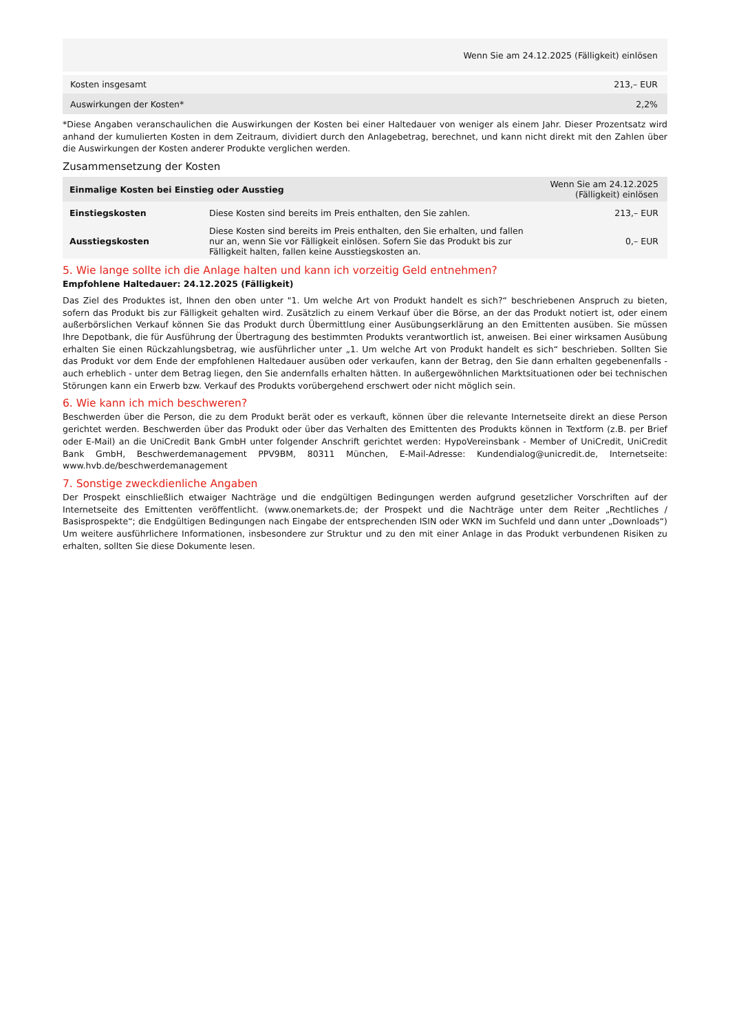| | Wenn Sie am 24.12.2025 (Fälligkeit) einlösen |
| Kosten insgesamt | 213,– EUR |
| Auswirkungen der Kosten* | 2,2% |
*Diese Angaben veranschaulichen die Auswirkungen der Kosten bei einer Haltedauer von weniger als einem Jahr. Dieser Prozentsatz wird anhand der kumulierten Kosten in dem Zeitraum, dividiert durch den Anlagebetrag, berechnet, und kann nicht direkt mit den Zahlen über die Auswirkungen der Kosten anderer Produkte verglichen werden.
Zusammensetzung der Kosten
| Einmalige Kosten bei Einstieg oder Ausstieg | | Wenn Sie am 24.12.2025 (Fälligkeit) einlösen |
| --- | --- | --- |
| Einstiegskosten | Diese Kosten sind bereits im Preis enthalten, den Sie zahlen. | 213,– EUR |
| Ausstiegskosten | Diese Kosten sind bereits im Preis enthalten, den Sie erhalten, und fallen nur an, wenn Sie vor Fälligkeit einlösen. Sofern Sie das Produkt bis zur Fälligkeit halten, fallen keine Ausstiegskosten an. | 0,– EUR |
5. Wie lange sollte ich die Anlage halten und kann ich vorzeitig Geld entnehmen?
Empfohlene Haltedauer: 24.12.2025 (Fälligkeit)
Das Ziel des Produktes ist, Ihnen den oben unter "1. Um welche Art von Produkt handelt es sich?“ beschriebenen Anspruch zu bieten, sofern das Produkt bis zur Fälligkeit gehalten wird. Zusätzlich zu einem Verkauf über die Börse, an der das Produkt notiert ist, oder einem außerbörslichen Verkauf können Sie das Produkt durch Übermittlung einer Ausübungserklärung an den Emittenten ausüben. Sie müssen Ihre Depotbank, die für Ausführung der Übertragung des bestimmten Produkts verantwortlich ist, anweisen. Bei einer wirksamen Ausübung erhalten Sie einen Rückzahlungsbetrag, wie ausführlicher unter „1. Um welche Art von Produkt handelt es sich“ beschrieben. Sollten Sie das Produkt vor dem Ende der empfohlenen Haltedauer ausüben oder verkaufen, kann der Betrag, den Sie dann erhalten gegebenenfalls - auch erheblich - unter dem Betrag liegen, den Sie andernfalls erhalten hätten. In außergewöhnlichen Marktsituationen oder bei technischen Störungen kann ein Erwerb bzw. Verkauf des Produkts vorübergehend erschwert oder nicht möglich sein.
6. Wie kann ich mich beschweren?
Beschwerden über die Person, die zu dem Produkt berät oder es verkauft, können über die relevante Internetseite direkt an diese Person gerichtet werden. Beschwerden über das Produkt oder über das Verhalten des Emittenten des Produkts können in Textform (z.B. per Brief oder E-Mail) an die UniCredit Bank GmbH unter folgender Anschrift gerichtet werden: HypoVereinsbank - Member of UniCredit, UniCredit Bank GmbH, Beschwerdemanagement PPV9BM, 80311 München, E-Mail-Adresse: Kundendialog@unicredit.de, Internetseite: www.hvb.de/beschwerdemanagement
7. Sonstige zweckdienliche Angaben
Der Prospekt einschließlich etwaiger Nachträge und die endgültigen Bedingungen werden aufgrund gesetzlicher Vorschriften auf der Internetseite des Emittenten veröffentlicht. (www.onemarkets.de; der Prospekt und die Nachträge unter dem Reiter „Rechtliches / Basisprospekte“; die Endgültigen Bedingungen nach Eingabe der entsprechenden ISIN oder WKN im Suchfeld und dann unter „Downloads“) Um weitere ausführlichere Informationen, insbesondere zur Struktur und zu den mit einer Anlage in das Produkt verbundenen Risiken zu erhalten, sollten Sie diese Dokumente lesen.